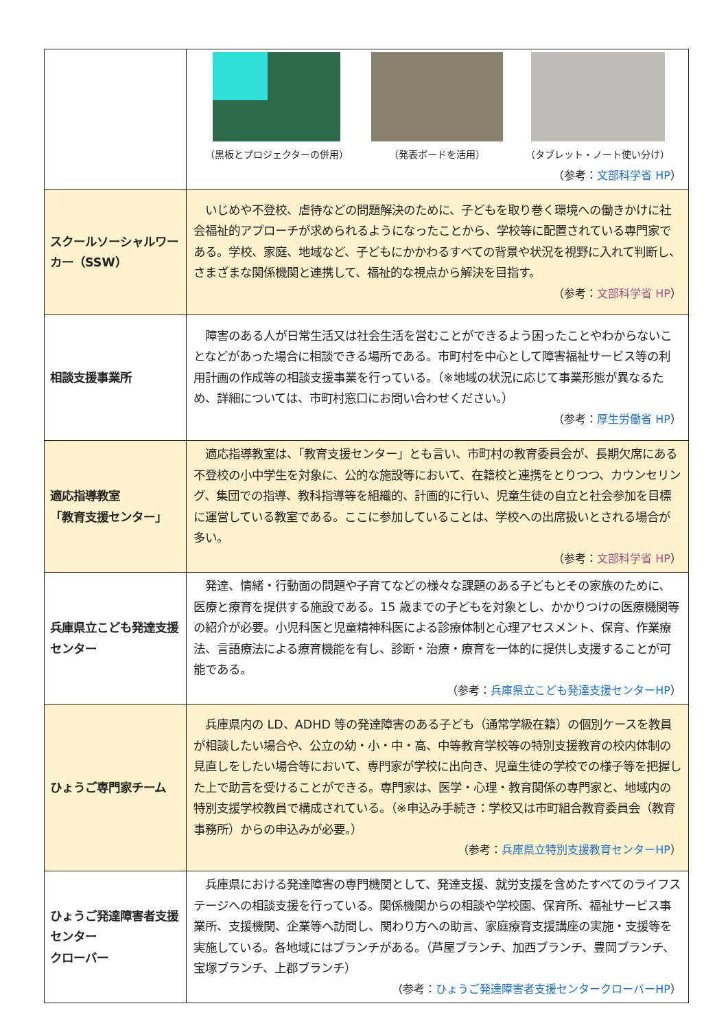| | （黒板とプロジェクターの併用） （発表ボードを活用） （タブレット・ノート使い分け） （参考： 文部科学省 HP ） |
| スクールソーシャルワーカー（SSW） | いじめや不登校、虐待などの問題解決のために、子どもを取り巻く環境への働きかけに社会福祉的アプローチが求められるようになったことから、学校等に配置されている専門家である。学校、家庭、地域など、子どもにかかわるすべての背景や状況を視野に入れて判断し、さまざまな関係機関と連携して、福祉的な視点から解決を目指す。 （参考： 文部科学省 HP ） |
| 相談支援事業所 | 障害のある人が日常生活又は社会生活を営むことができるよう困ったことやわからないことなどがあった場合に相談できる場所である。市町村を中心として障害福祉サービス等の利用計画の作成等の相談支援事業を行っている。（※地域の状況に応じて事業形態が異なるため、詳細については、市町村窓口にお問い合わせください。） （参考： 厚生労働省 HP ） |
| 適応指導教室 「教育支援センター」 | 適応指導教室は、「教育支援センター」とも言い、市町村の教育委員会が、長期欠席にある不登校の小中学生を対象に、公的な施設等において、在籍校と連携をとりつつ、カウンセリング、集団での指導、教科指導等を組織的、計画的に行い、児童生徒の自立と社会参加を目標に運営している教室である。ここに参加していることは、学校への出席扱いとされる場合が多い。 （参考： 文部科学省 HP ） |
| 兵庫県立こども発達支援センター | 発達、情緒・行動面の問題や子育てなどの様々な課題のある子どもとその家族のために、医療と療育を提供する施設である。15 歳までの子どもを対象とし、かかりつけの医療機関等の紹介が必要。小児科医と児童精神科医による診療体制と心理アセスメント、保育、作業療法、言語療法による療育機能を有し、診断・治療・療育を一体的に提供し支援することが可能である。 （参考： 兵庫県立こども発達支援センターHP ） |
| ひょうご専門家チーム | 兵庫県内の LD、ADHD 等の発達障害のある子ども（通常学級在籍）の個別ケースを教員が相談したい場合や、公立の幼・小・中・高、中等教育学校等の特別支援教育の校内体制の見直しをしたい場合等において、専門家が学校に出向き、児童生徒の学校での様子等を把握した上で助言を受けることができる。専門家は、医学・心理・教育関係の専門家と、地域内の特別支援学校教員で構成されている。（※申込み手続き：学校又は市町組合教育委員会（教育事務所）からの申込みが必要。） （参考： 兵庫県立特別支援教育センターHP ） |
| ひょうご発達障害者支援センター クローバー | 兵庫県における発達障害の専門機関として、発達支援、就労支援を含めたすべてのライフステージへの相談支援を行っている。関係機関からの相談や学校園、保育所、福祉サービス事業所、支援機関、企業等へ訪問し、関わり方への助言、家庭療育支援講座の実施・支援等を実施している。各地域にはブランチがある。（芦屋ブランチ、加西ブランチ、豊岡ブランチ、宝塚ブランチ、上郡ブランチ） （参考： ひょうご発達障害者支援センタークローバーHP ） |